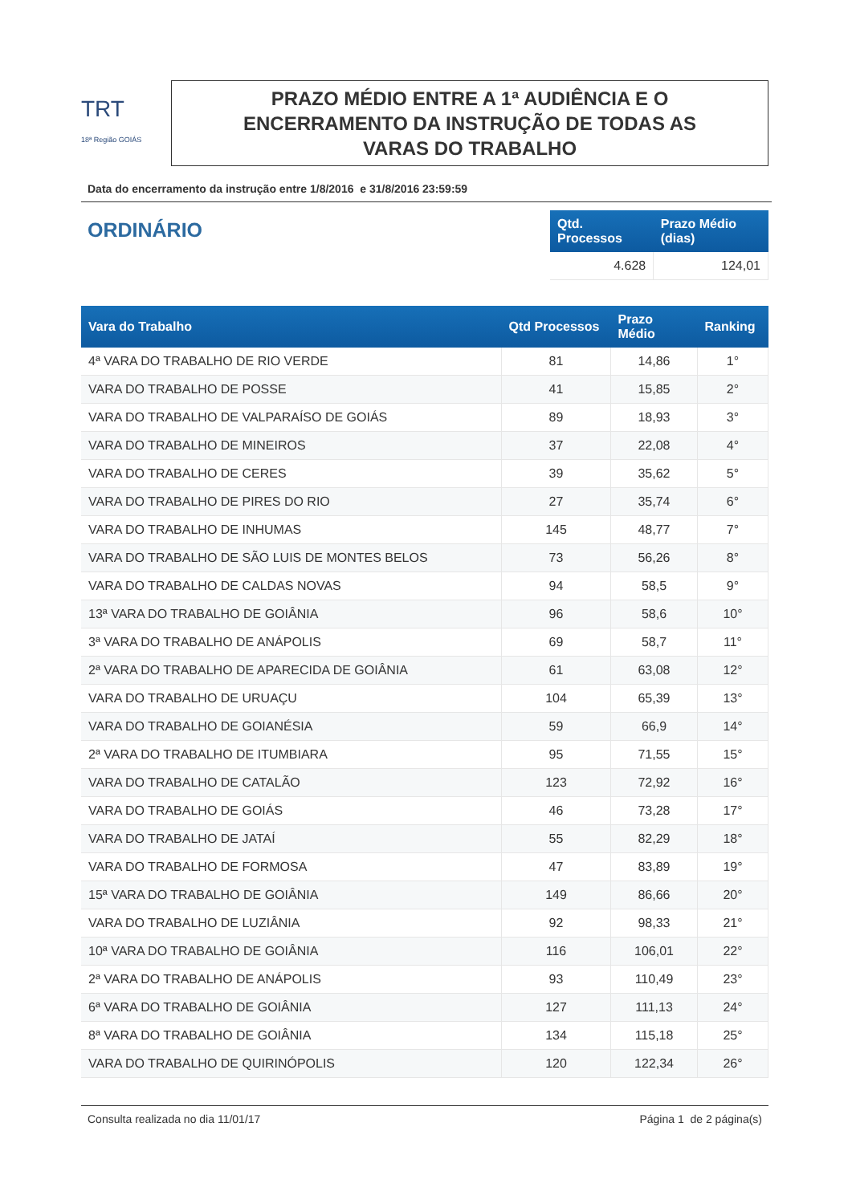TRT
18ª Região GOIÁS
PRAZO MÉDIO ENTRE A 1ª AUDIÊNCIA E O
ENCERRAMENTO DA INSTRUÇÃO DE TODAS AS
VARAS DO TRABALHO
Data do encerramento da instrução entre 1/8/2016 e 31/8/2016 23:59:59
ORDINÁRIO
| Qtd. Processos | Prazo Médio (dias) |
| --- | --- |
| 4.628 | 124,01 |
| Vara do Trabalho | Qtd Processos | Prazo Médio | Ranking |
| --- | --- | --- | --- |
| 4ª VARA DO TRABALHO DE RIO VERDE | 81 | 14,86 | 1° |
| VARA DO TRABALHO DE POSSE | 41 | 15,85 | 2° |
| VARA DO TRABALHO DE VALPARAÍSO DE GOIÁS | 89 | 18,93 | 3° |
| VARA DO TRABALHO DE MINEIROS | 37 | 22,08 | 4° |
| VARA DO TRABALHO DE CERES | 39 | 35,62 | 5° |
| VARA DO TRABALHO DE PIRES DO RIO | 27 | 35,74 | 6° |
| VARA DO TRABALHO DE INHUMAS | 145 | 48,77 | 7° |
| VARA DO TRABALHO DE SÃO LUIS DE MONTES BELOS | 73 | 56,26 | 8° |
| VARA DO TRABALHO DE CALDAS NOVAS | 94 | 58,5 | 9° |
| 13ª VARA DO TRABALHO DE GOIÂNIA | 96 | 58,6 | 10° |
| 3ª VARA DO TRABALHO DE ANÁPOLIS | 69 | 58,7 | 11° |
| 2ª VARA DO TRABALHO DE APARECIDA DE GOIÂNIA | 61 | 63,08 | 12° |
| VARA DO TRABALHO DE URUAÇU | 104 | 65,39 | 13° |
| VARA DO TRABALHO DE GOIANÉSIA | 59 | 66,9 | 14° |
| 2ª VARA DO TRABALHO DE ITUMBIARA | 95 | 71,55 | 15° |
| VARA DO TRABALHO DE CATALÃO | 123 | 72,92 | 16° |
| VARA DO TRABALHO DE GOIÁS | 46 | 73,28 | 17° |
| VARA DO TRABALHO DE JATAÍ | 55 | 82,29 | 18° |
| VARA DO TRABALHO DE FORMOSA | 47 | 83,89 | 19° |
| 15ª VARA DO TRABALHO DE GOIÂNIA | 149 | 86,66 | 20° |
| VARA DO TRABALHO DE LUZIÂNIA | 92 | 98,33 | 21° |
| 10ª VARA DO TRABALHO DE GOIÂNIA | 116 | 106,01 | 22° |
| 2ª VARA DO TRABALHO DE ANÁPOLIS | 93 | 110,49 | 23° |
| 6ª VARA DO TRABALHO DE GOIÂNIA | 127 | 111,13 | 24° |
| 8ª VARA DO TRABALHO DE GOIÂNIA | 134 | 115,18 | 25° |
| VARA DO TRABALHO DE QUIRINÓPOLIS | 120 | 122,34 | 26° |
Consulta realizada no dia 11/01/17 Página 1 de 2 página(s)